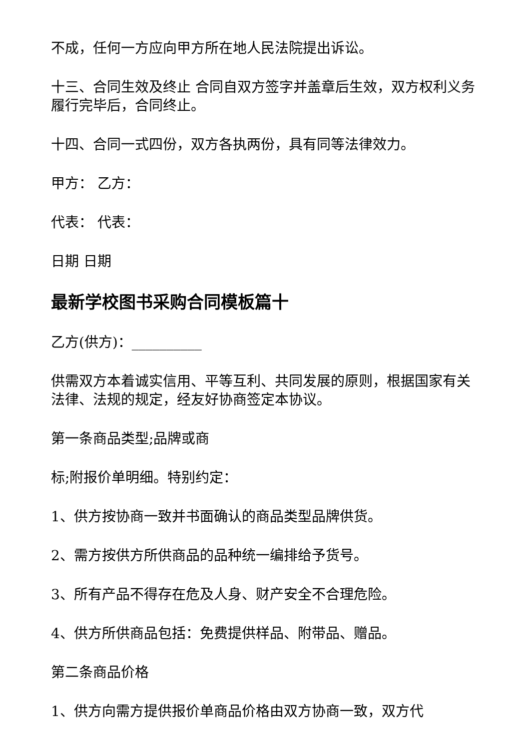不成，任何一方应向甲方所在地人民法院提出诉讼。
十三、合同生效及终止 合同自双方签字并盖章后生效，双方权利义务履行完毕后，合同终止。
十四、合同一式四份，双方各执两份，具有同等法律效力。
甲方： 乙方：
代表： 代表：
日期 日期
最新学校图书采购合同模板篇十
乙方(供方)：__________
供需双方本着诚实信用、平等互利、共同发展的原则，根据国家有关法律、法规的规定，经友好协商签定本协议。
第一条商品类型;品牌或商
标;附报价单明细。特别约定：
1、供方按协商一致并书面确认的商品类型品牌供货。
2、需方按供方所供商品的品种统一编排给予货号。
3、所有产品不得存在危及人身、财产安全不合理危险。
4、供方所供商品包括：免费提供样品、附带品、赠品。
第二条商品价格
1、供方向需方提供报价单商品价格由双方协商一致，双方代